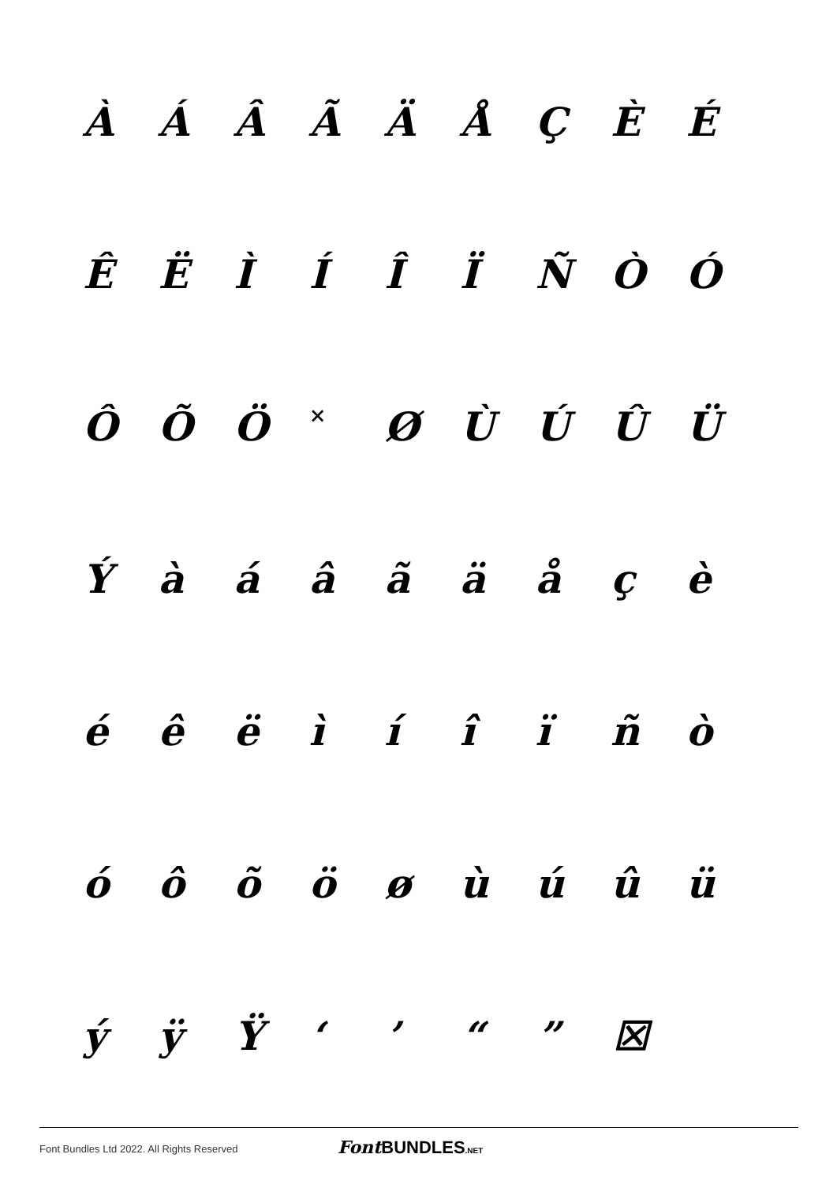À Á Â Ã Ä Å Ç È É
Ê Ë Ì Í Î Ï Ñ Ò Ó
Ô Õ Ö × Ø Ù Ú Û Ü
Ý à á â ã ä å ç è
é ê ë ì í î ï ñ ò
ó ô õ ö ø ù ú û ü
ý ÿ Ÿ ‘ ’ “ ” ☒
Font Bundles Ltd 2022. All Rights Reserved
Font BUNDLES.NET